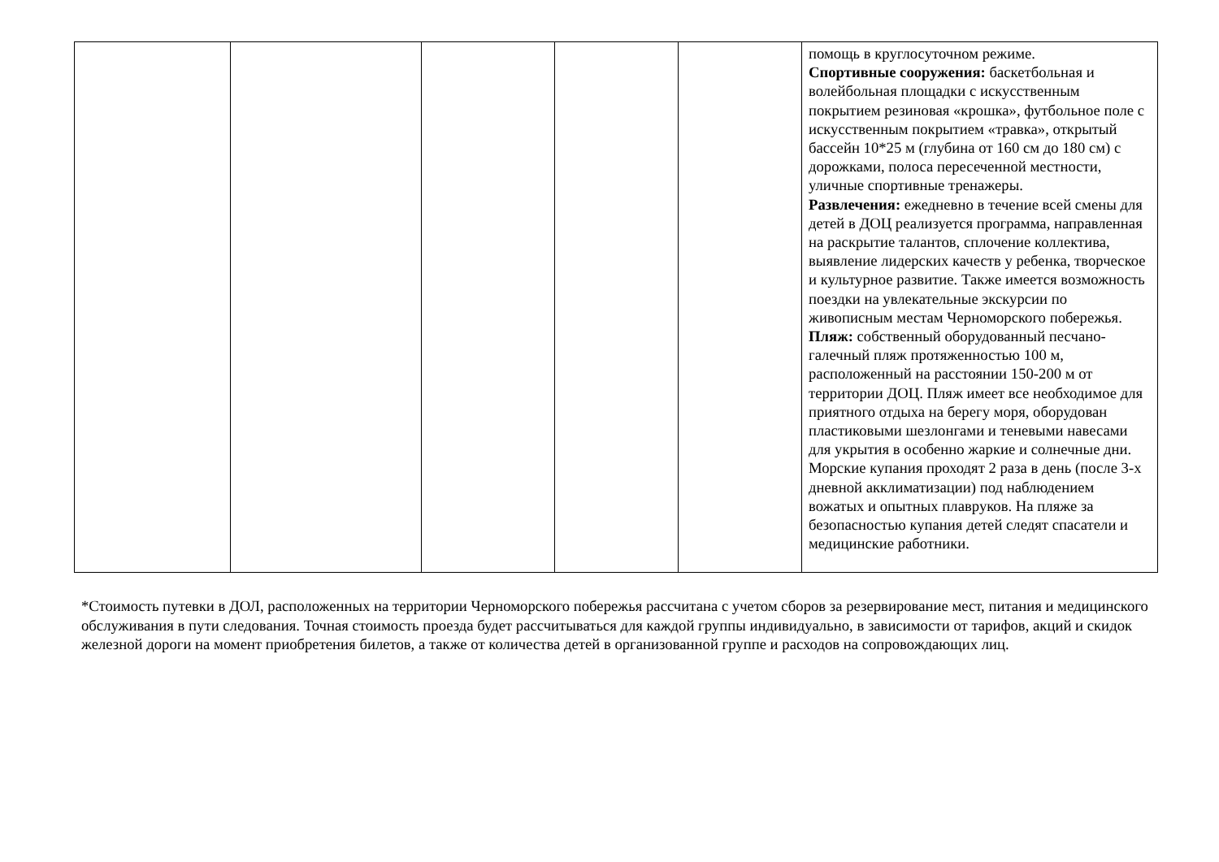| | | | | | помощь в круглосуточном режиме. Спортивные сооружения: баскетбольная и волейбольная площадки с искусственным покрытием резиновая «крошка», футбольное поле с искусственным покрытием «травка», открытый бассейн 10*25 м (глубина от 160 см до 180 см) с дорожками, полоса пересеченной местности, уличные спортивные тренажеры. Развлечения: ежедневно в течение всей смены для детей в ДОЦ реализуется программа, направленная на раскрытие талантов, сплочение коллектива, выявление лидерских качеств у ребенка, творческое и культурное развитие. Также имеется возможность поездки на увлекательные экскурсии по живописным местам Черноморского побережья. Пляж: собственный оборудованный песчано-галечный пляж протяженностью 100 м, расположенный на расстоянии 150-200 м от территории ДОЦ. Пляж имеет все необходимое для приятного отдыха на берегу моря, оборудован пластиковыми шезлонгами и теневыми навесами для укрытия в особенно жаркие и солнечные дни. Морские купания проходят 2 раза в день (после 3-х дневной акклиматизации) под наблюдением вожатых и опытных плавруков. На пляже за безопасностью купания детей следят спасатели и медицинские работники. |
*Стоимость путевки в ДОЛ, расположенных на территории Черноморского побережья рассчитана с учетом сборов за резервирование мест, питания и медицинского обслуживания в пути следования. Точная стоимость проезда будет рассчитываться для каждой группы индивидуально, в зависимости от тарифов, акций и скидок железной дороги на момент приобретения билетов, а также от количества детей в организованной группе и расходов на сопровождающих лиц.